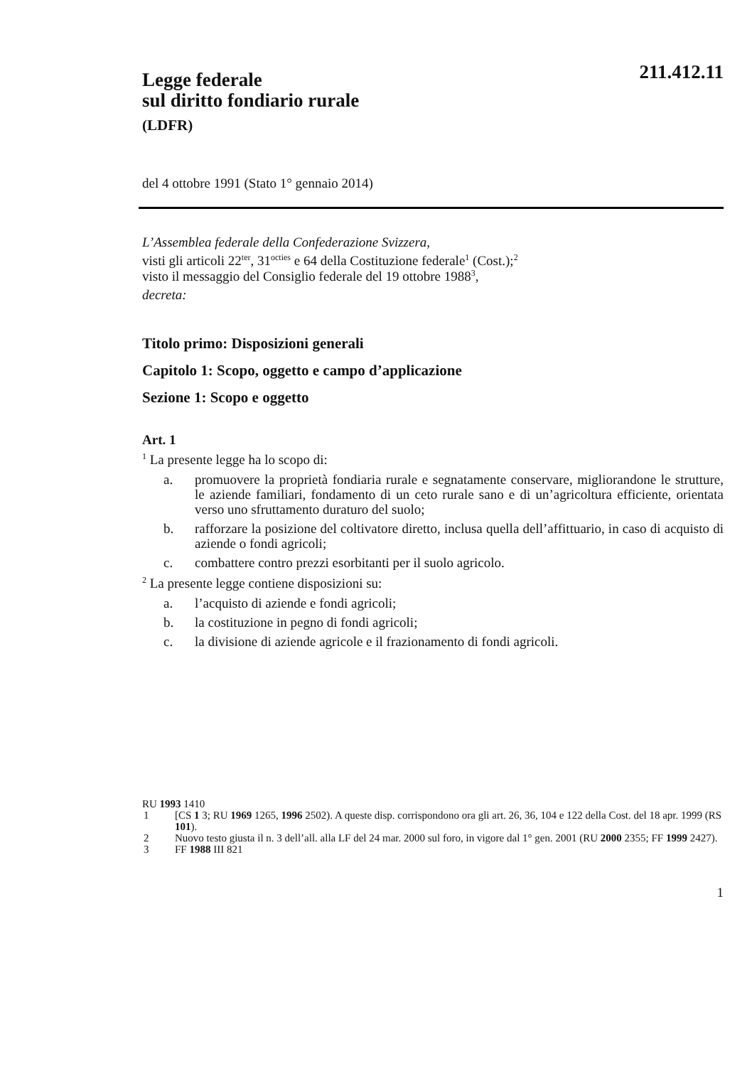211.412.11
Legge federale
sul diritto fondiario rurale
(LDFR)
del 4 ottobre 1991 (Stato 1° gennaio 2014)
L’Assemblea federale della Confederazione Svizzera,
visti gli articoli 22<sup>ter</sup>, 31<sup>octies</sup> e 64 della Costituzione federale<sup>1</sup> (Cost.);<sup>2</sup>
visto il messaggio del Consiglio federale del 19 ottobre 1988<sup>3</sup>,
decreta:
Titolo primo: Disposizioni generali
Capitolo 1: Scopo, oggetto e campo d’applicazione
Sezione 1: Scopo e oggetto
Art. 1
<sup>1</sup> La presente legge ha lo scopo di:
a. promuovere la proprietà fondiaria rurale e segnatamente conservare, migliorandone le strutture, le aziende familiari, fondamento di un ceto rurale sano e di un’agricoltura efficiente, orientata verso uno sfruttamento duraturo del suolo;
b. rafforzare la posizione del coltivatore diretto, inclusa quella dell’affittuario, in caso di acquisto di aziende o fondi agricoli;
c. combattere contro prezzi esorbitanti per il suolo agricolo.
<sup>2</sup> La presente legge contiene disposizioni su:
a. l’acquisto di aziende e fondi agricoli;
b. la costituzione in pegno di fondi agricoli;
c. la divisione di aziende agricole e il frazionamento di fondi agricoli.
RU 1993 1410
1 [CS 1 3; RU 1969 1265, 1996 2502). A queste disp. corrispondono ora gli art. 26, 36, 104 e 122 della Cost. del 18 apr. 1999 (RS 101).
2 Nuovo testo giusta il n. 3 dell’all. alla LF del 24 mar. 2000 sul foro, in vigore dal 1° gen. 2001 (RU 2000 2355; FF 1999 2427).
3 FF 1988 III 821
1